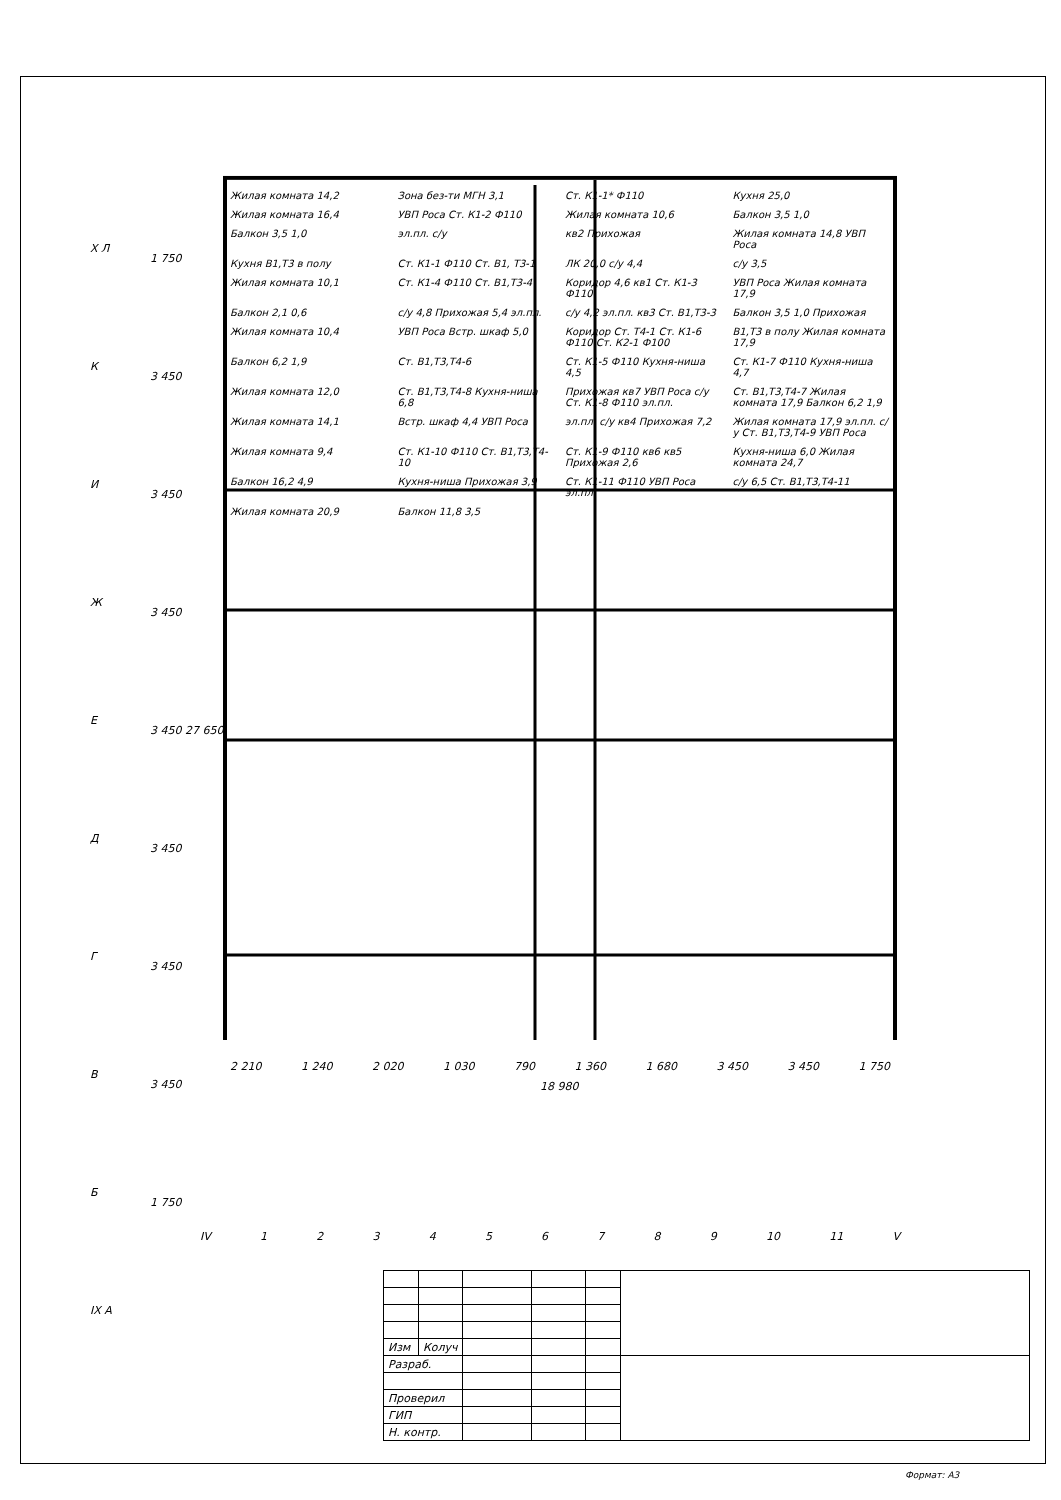Жилая комната 14,2 Зона без-ти МГН 3,1 Ст. К1-1* Ф110 Кухня 25,0 Жилая комната 16,4 УВП Роса Ст. К1-2 Ф110 Жилая комната 10,6 Балкон 3,5 1,0 Балкон 3,5 1,0 эл.пл. с/у кв2 Прихожая Жилая комната 14,8 УВП Роса Кухня В1,Т3 в полу Ст. К1-1 Ф110 Ст. В1, Т3-1 ЛК 20,0 с/у 4,4 с/у 3,5 Жилая комната 10,1 Ст. К1-4 Ф110 Ст. В1,Т3-4 Коридор 4,6 кв1 Ст. К1-3 Ф110 УВП Роса Жилая комната 17,9 Балкон 2,1 0,6 с/у 4,8 Прихожая 5,4 эл.пл. с/у 4,2 эл.пл. кв3 Ст. В1,Т3-3 Балкон 3,5 1,0 Прихожая Жилая комната 10,4 УВП Роса Встр. шкаф 5,0 Коридор Ст. Т4-1 Ст. К1-6 Ф110 Ст. К2-1 Ф100 В1,Т3 в полу Жилая комната 17,9 Балкон 6,2 1,9 Ст. В1,Т3,Т4-6 Ст. К1-5 Ф110 Кухня-ниша 4,5 Ст. К1-7 Ф110 Кухня-ниша 4,7 Жилая комната 12,0 Ст. В1,Т3,Т4-8 Кухня-ниша 6,8 Прихожая кв7 УВП Роса с/у Ст. К1-8 Ф110 эл.пл. Ст. В1,Т3,Т4-7 Жилая комната 17,9 Балкон 6,2 1,9 Жилая комната 14,1 Встр. шкаф 4,4 УВП Роса эл.пл. с/у кв4 Прихожая 7,2 Жилая комната 17,9 эл.пл. с/у Ст. В1,Т3,Т4-9 УВП Роса Жилая комната 9,4 Ст. К1-10 Ф110 Ст. В1,Т3,Т4-10 Ст. К1-9 Ф110 кв6 кв5 Прихожая 2,6 Кухня-ниша 6,0 Жилая комната 24,7 Балкон 16,2 4,9 Кухня-ниша Прихожая 3,9 Ст. К1-11 Ф110 УВП Роса эл.пл. с/у 6,5 Ст. В1,Т3,Т4-11 Жилая комната 20,9 Балкон 11,8 3,5
Х Л
К
И
Ж
Е
Д
Г
В
Б
IX А
1 750
3 450
3 450
3 450
3 450 27 650
3 450
3 450
3 450
1 750
2 210 1 240 2 020 1 030 790 1 360 1 680 3 450 3 450 1 750
18 980
IV 123456789 10 11 V
| Изм | Колуч | | | | |
| Разраб. | | | | | |
| Проверил | | | | | |
| ГИП | | | | | |
| Н. контр. | | | | | |
Формат: А3